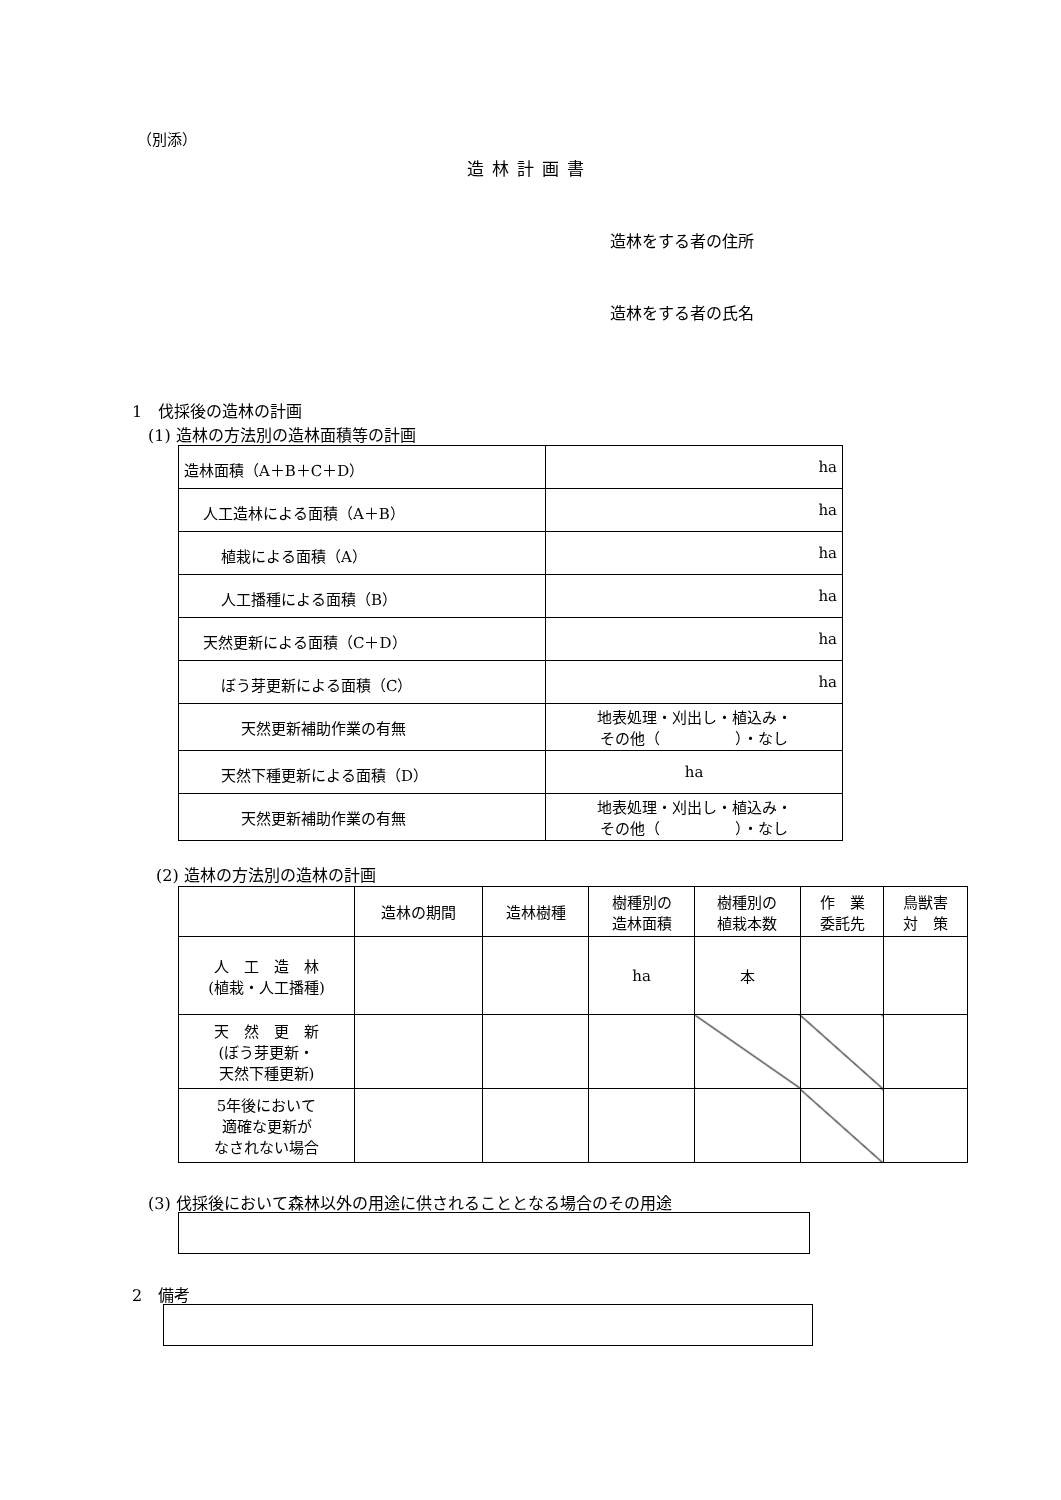（別添）
造林計画書
造林をする者の住所
造林をする者の氏名
1　伐採後の造林の計画
(1) 造林の方法別の造林面積等の計画
| 造林面積（A＋B＋C＋D） | ha |
| 人工造林による面積（A＋B） | ha |
| 植栽による面積（A） | ha |
| 人工播種による面積（B） | ha |
| 天然更新による面積（C＋D） | ha |
| ぼう芽更新による面積（C） | ha |
| 天然更新補助作業の有無 | 地表処理・刈出し・植込み・ その他（ ）・なし |
| 天然下種更新による面積（D） | ha |
| 天然更新補助作業の有無 | 地表処理・刈出し・植込み・ その他（ ）・なし |
(2) 造林の方法別の造林の計画
| | 造林の期間 | 造林樹種 | 樹種別の 造林面積 | 樹種別の 植栽本数 | 作 業 委託先 | 鳥獣害 対 策 |
| --- | --- | --- | --- | --- | --- | --- |
| 人 工 造 林 (植栽・人工播種) | | | ha | 本 | | |
| 天 然 更 新 (ぼう芽更新・ 天然下種更新) | | | | | | |
| 5年後において 適確な更新が なされない場合 | | | | | | |
(3) 伐採後において森林以外の用途に供されることとなる場合のその用途
2　備考